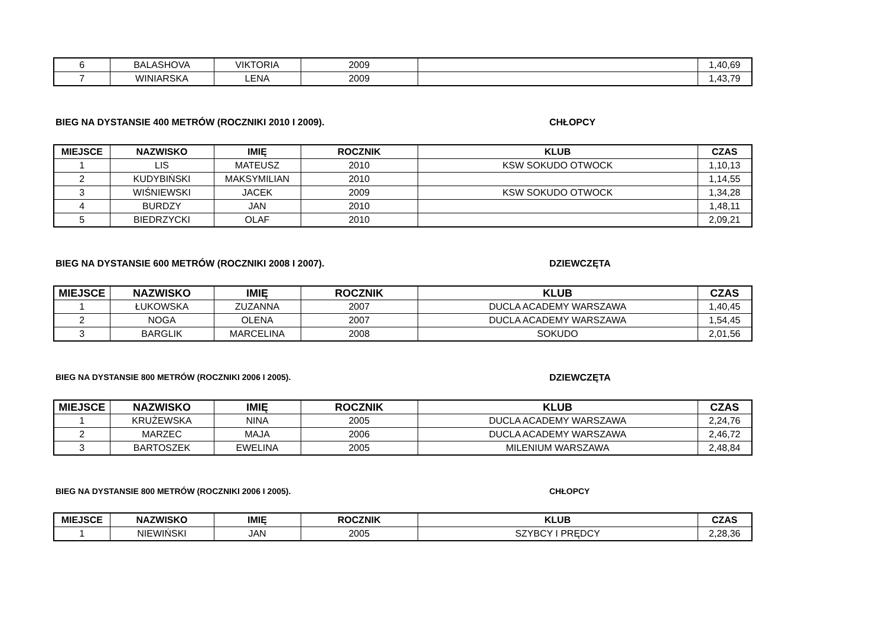| 6 | BALASHOVA | VIKTORIA | 2009 | | 1,40,69 |
| 7 | WINIARSKA | LENA | 2009 | | 1,43,79 |
BIEG NA DYSTANSIE 400 METRÓW (ROCZNIKI 2010 I 2009). CHŁOPCY
| MIEJSCE | NAZWISKO | IMIĘ | ROCZNIK | KLUB | CZAS |
| --- | --- | --- | --- | --- | --- |
| 1 | LIS | MATEUSZ | 2010 | KSW SOKUDO OTWOCK | 1,10,13 |
| 2 | KUDYBIŃSKI | MAKSYMILIAN | 2010 | | 1,14,55 |
| 3 | WIŚNIEWSKI | JACEK | 2009 | KSW SOKUDO OTWOCK | 1,34,28 |
| 4 | BURDZY | JAN | 2010 | | 1,48,11 |
| 5 | BIEDRZYCKI | OLAF | 2010 | | 2,09,21 |
BIEG NA DYSTANSIE 600 METRÓW (ROCZNIKI 2008 I 2007). DZIEWCZĘTA
| MIEJSCE | NAZWISKO | IMIĘ | ROCZNIK | KLUB | CZAS |
| --- | --- | --- | --- | --- | --- |
| 1 | ŁUKOWSKA | ZUZANNA | 2007 | DUCLA ACADEMY WARSZAWA | 1,40,45 |
| 2 | NOGA | OLENA | 2007 | DUCLA ACADEMY WARSZAWA | 1,54,45 |
| 3 | BARGLIK | MARCELINA | 2008 | SOKUDO | 2,01,56 |
BIEG NA DYSTANSIE 800 METRÓW (ROCZNIKI 2006 I 2005). DZIEWCZĘTA
| MIEJSCE | NAZWISKO | IMIĘ | ROCZNIK | KLUB | CZAS |
| --- | --- | --- | --- | --- | --- |
| 1 | KRUŻEWSKA | NINA | 2005 | DUCLA ACADEMY WARSZAWA | 2,24,76 |
| 2 | MARZEC | MAJA | 2006 | DUCLA ACADEMY WARSZAWA | 2,46,72 |
| 3 | BARTOSZEK | EWELINA | 2005 | MILENIUM WARSZAWA | 2,48,84 |
BIEG NA DYSTANSIE 800 METRÓW (ROCZNIKI 2006 I 2005). CHŁOPCY
| MIEJSCE | NAZWISKO | IMIĘ | ROCZNIK | KLUB | CZAS |
| --- | --- | --- | --- | --- | --- |
| 1 | NIEWIŃSKI | JAN | 2005 | SZYBCY I PRĘDCY | 2,28,36 |